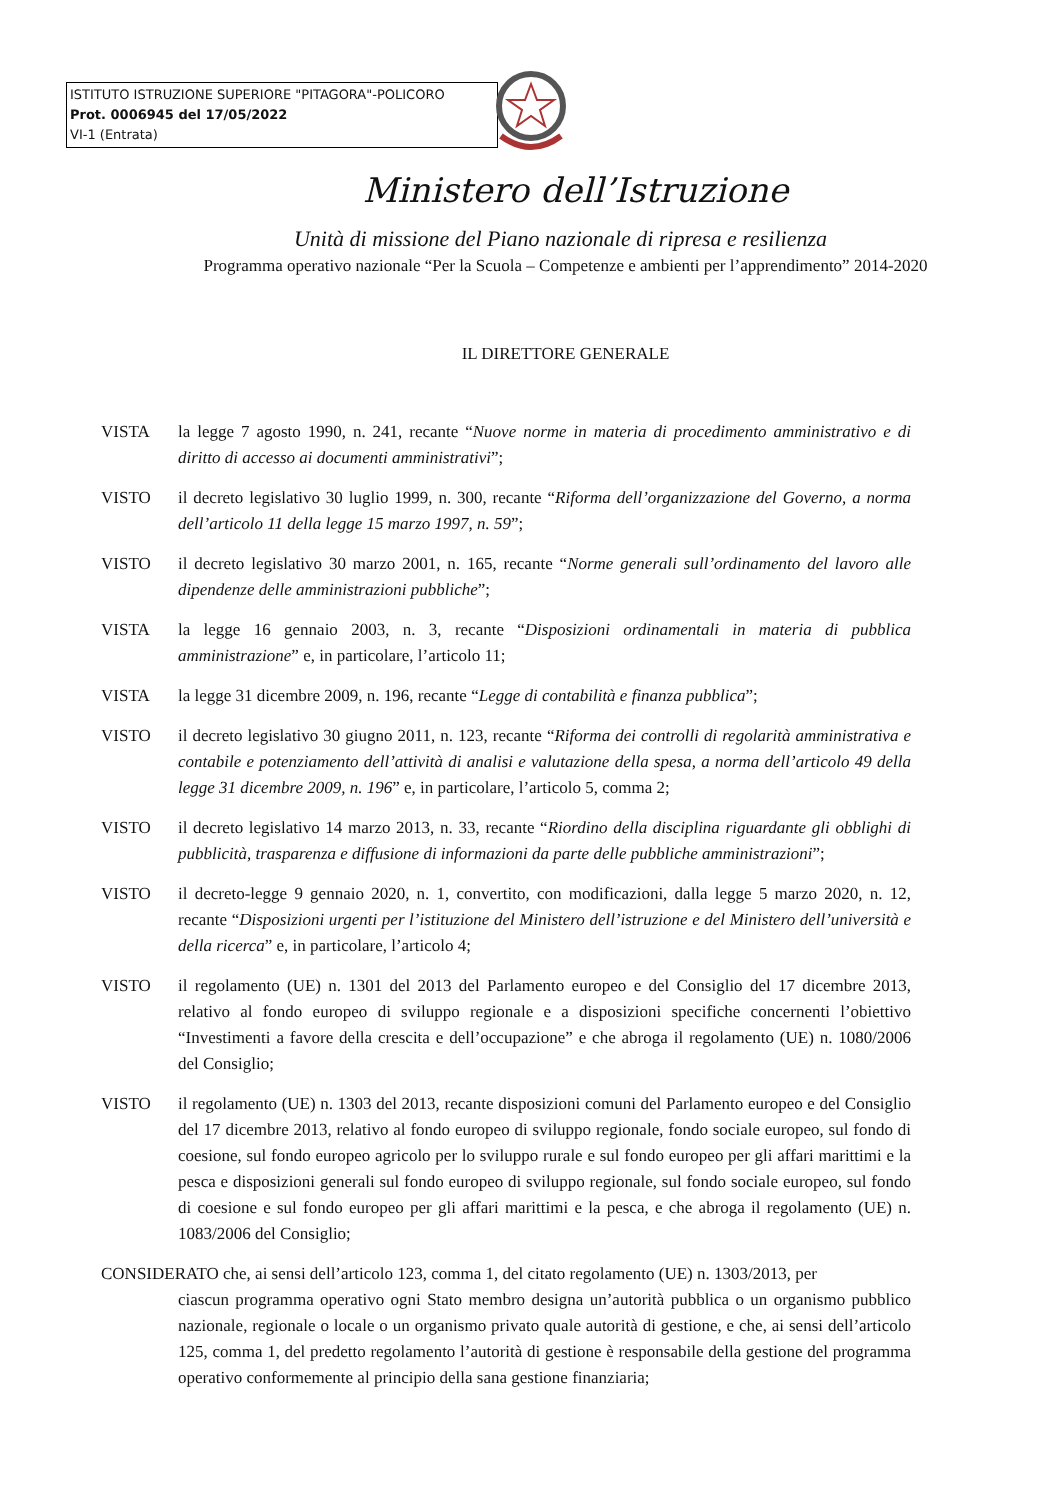ISTITUTO ISTRUZIONE SUPERIORE "PITAGORA"-POLICORO
Prot. 0006945 del 17/05/2022
VI-1 (Entrata)
Ministero dell’Istruzione
Unità di missione del Piano nazionale di ripresa e resilienza
Programma operativo nazionale “Per la Scuola – Competenze e ambienti per l’apprendimento” 2014-2020
IL DIRETTORE GENERALE
VISTA la legge 7 agosto 1990, n. 241, recante “Nuove norme in materia di procedimento amministrativo e di diritto di accesso ai documenti amministrativi”;
VISTO il decreto legislativo 30 luglio 1999, n. 300, recante “Riforma dell’organizzazione del Governo, a norma dell’articolo 11 della legge 15 marzo 1997, n. 59”;
VISTO il decreto legislativo 30 marzo 2001, n. 165, recante “Norme generali sull’ordinamento del lavoro alle dipendenze delle amministrazioni pubbliche”;
VISTA la legge 16 gennaio 2003, n. 3, recante “Disposizioni ordinamentali in materia di pubblica amministrazione” e, in particolare, l’articolo 11;
VISTA la legge 31 dicembre 2009, n. 196, recante “Legge di contabilità e finanza pubblica”;
VISTO il decreto legislativo 30 giugno 2011, n. 123, recante “Riforma dei controlli di regolarità amministrativa e contabile e potenziamento dell’attività di analisi e valutazione della spesa, a norma dell’articolo 49 della legge 31 dicembre 2009, n. 196” e, in particolare, l’articolo 5, comma 2;
VISTO il decreto legislativo 14 marzo 2013, n. 33, recante “Riordino della disciplina riguardante gli obblighi di pubblicità, trasparenza e diffusione di informazioni da parte delle pubbliche amministrazioni”;
VISTO il decreto-legge 9 gennaio 2020, n. 1, convertito, con modificazioni, dalla legge 5 marzo 2020, n. 12, recante “Disposizioni urgenti per l’istituzione del Ministero dell’istruzione e del Ministero dell’università e della ricerca” e, in particolare, l’articolo 4;
VISTO il regolamento (UE) n. 1301 del 2013 del Parlamento europeo e del Consiglio del 17 dicembre 2013, relativo al fondo europeo di sviluppo regionale e a disposizioni specifiche concernenti l’obiettivo “Investimenti a favore della crescita e dell’occupazione” e che abroga il regolamento (UE) n. 1080/2006 del Consiglio;
VISTO il regolamento (UE) n. 1303 del 2013, recante disposizioni comuni del Parlamento europeo e del Consiglio del 17 dicembre 2013, relativo al fondo europeo di sviluppo regionale, fondo sociale europeo, sul fondo di coesione, sul fondo europeo agricolo per lo sviluppo rurale e sul fondo europeo per gli affari marittimi e la pesca e disposizioni generali sul fondo europeo di sviluppo regionale, sul fondo sociale europeo, sul fondo di coesione e sul fondo europeo per gli affari marittimi e la pesca, e che abroga il regolamento (UE) n. 1083/2006 del Consiglio;
CONSIDERATO che, ai sensi dell’articolo 123, comma 1, del citato regolamento (UE) n. 1303/2013, per
ciascun programma operativo ogni Stato membro designa un’autorità pubblica o un organismo pubblico nazionale, regionale o locale o un organismo privato quale autorità di gestione, e che, ai sensi dell’articolo 125, comma 1, del predetto regolamento l’autorità di gestione è responsabile della gestione del programma operativo conformemente al principio della sana gestione finanziaria;